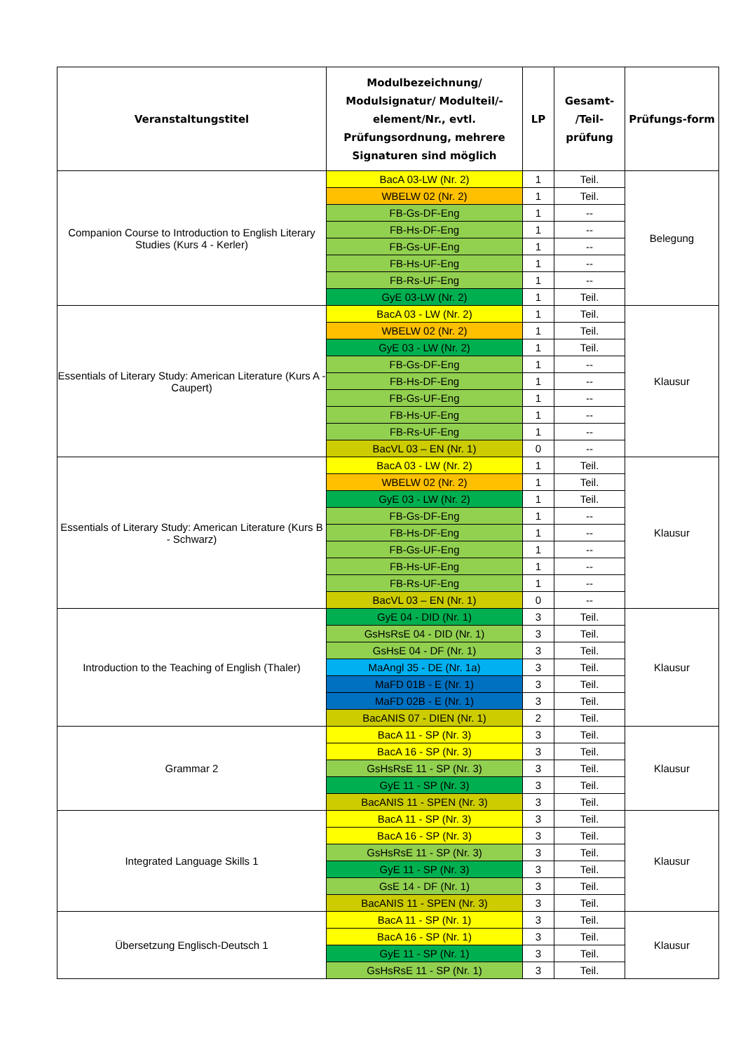| Veranstaltungstitel | Modulbezeichnung/ Modulsignatur/ Modulteil/-element/Nr., evtl. Prüfungsordnung, mehrere Signaturen sind möglich | LP | Gesamt- /Teil-prüfung | Prüfungs-form |
| --- | --- | --- | --- | --- |
| Companion Course to Introduction to English Literary Studies (Kurs 4 - Kerler) | BacA 03-LW (Nr. 2) | 1 | Teil. | Belegung |
| | WBELW 02 (Nr. 2) | 1 | Teil. | |
| | FB-Gs-DF-Eng | 1 | -- | |
| | FB-Hs-DF-Eng | 1 | -- | |
| | FB-Gs-UF-Eng | 1 | -- | |
| | FB-Hs-UF-Eng | 1 | -- | |
| | FB-Rs-UF-Eng | 1 | -- | |
| | GyE 03-LW (Nr. 2) | 1 | Teil. | |
| Essentials of Literary Study: American Literature (Kurs A - Caupert) | BacA 03 - LW (Nr. 2) | 1 | Teil. | Klausur |
| | WBELW 02 (Nr. 2) | 1 | Teil. | |
| | GyE 03 - LW (Nr. 2) | 1 | Teil. | |
| | FB-Gs-DF-Eng | 1 | -- | |
| | FB-Hs-DF-Eng | 1 | -- | |
| | FB-Gs-UF-Eng | 1 | -- | |
| | FB-Hs-UF-Eng | 1 | -- | |
| | FB-Rs-UF-Eng | 1 | -- | |
| | BacVL 03 – EN (Nr. 1) | 0 | -- | |
| Essentials of Literary Study: American Literature (Kurs B - Schwarz) | BacA 03 - LW (Nr. 2) | 1 | Teil. | Klausur |
| | WBELW 02 (Nr. 2) | 1 | Teil. | |
| | GyE 03 - LW (Nr. 2) | 1 | Teil. | |
| | FB-Gs-DF-Eng | 1 | -- | |
| | FB-Hs-DF-Eng | 1 | -- | |
| | FB-Gs-UF-Eng | 1 | -- | |
| | FB-Hs-UF-Eng | 1 | -- | |
| | FB-Rs-UF-Eng | 1 | -- | |
| | BacVL 03 – EN (Nr. 1) | 0 | -- | |
| Introduction to the Teaching of English (Thaler) | GyE 04 - DID (Nr. 1) | 3 | Teil. | Klausur |
| | GsHsRsE 04 - DID (Nr. 1) | 3 | Teil. | |
| | GsHsE 04 - DF (Nr. 1) | 3 | Teil. | |
| | MaAngl 35 - DE (Nr. 1a) | 3 | Teil. | |
| | MaFD 01B - E (Nr. 1) | 3 | Teil. | |
| | MaFD 02B - E (Nr. 1) | 3 | Teil. | |
| | BacANIS 07 - DIEN (Nr. 1) | 2 | Teil. | |
| Grammar 2 | BacA 11 - SP (Nr. 3) | 3 | Teil. | Klausur |
| | BacA 16 - SP (Nr. 3) | 3 | Teil. | |
| | GsHsRsE 11 - SP (Nr. 3) | 3 | Teil. | |
| | GyE 11 - SP (Nr. 3) | 3 | Teil. | |
| | BacANIS 11 - SPEN (Nr. 3) | 3 | Teil. | |
| Integrated Language Skills 1 | BacA 11 - SP (Nr. 3) | 3 | Teil. | Klausur |
| | BacA 16 - SP (Nr. 3) | 3 | Teil. | |
| | GsHsRsE 11 - SP (Nr. 3) | 3 | Teil. | |
| | GyE 11 - SP (Nr. 3) | 3 | Teil. | |
| | GsE 14 - DF (Nr. 1) | 3 | Teil. | |
| | BacANIS 11 - SPEN (Nr. 3) | 3 | Teil. | |
| Übersetzung Englisch-Deutsch 1 | BacA 11 - SP (Nr. 1) | 3 | Teil. | Klausur |
| | BacA 16 - SP (Nr. 1) | 3 | Teil. | |
| | GyE 11 - SP (Nr. 1) | 3 | Teil. | |
| | GsHsRsE 11 - SP (Nr. 1) | 3 | Teil. | |